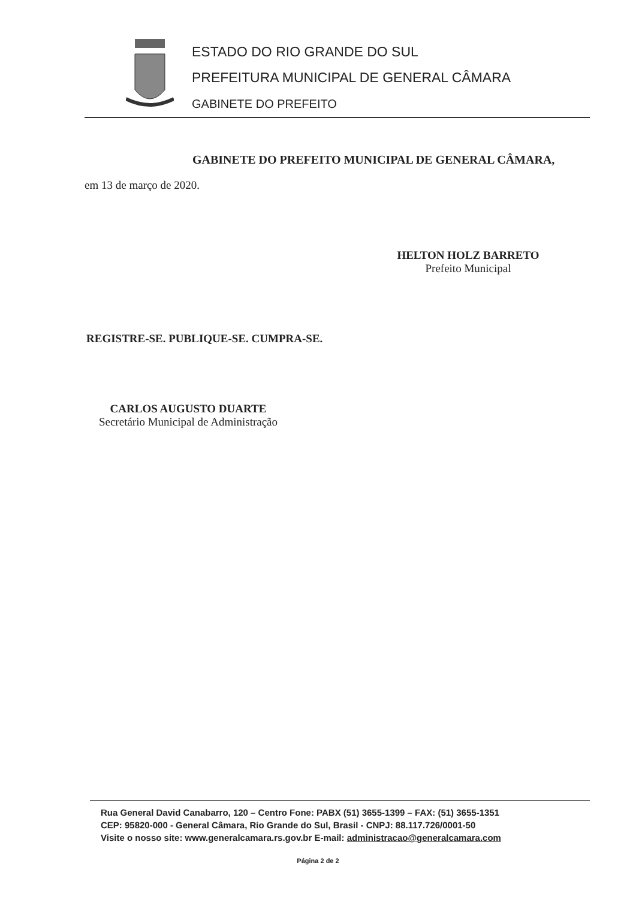ESTADO DO RIO GRANDE DO SUL
PREFEITURA MUNICIPAL DE GENERAL CÂMARA
GABINETE DO PREFEITO
GABINETE DO PREFEITO MUNICIPAL DE GENERAL CÂMARA,
em 13 de março de 2020.
HELTON HOLZ BARRETO
Prefeito Municipal
REGISTRE-SE. PUBLIQUE-SE. CUMPRA-SE.
CARLOS AUGUSTO DUARTE
Secretário Municipal de Administração
Rua General David Canabarro, 120 – Centro Fone: PABX (51) 3655-1399 – FAX: (51) 3655-1351
CEP: 95820-000 - General Câmara, Rio Grande do Sul, Brasil - CNPJ: 88.117.726/0001-50
Visite o nosso site: www.generalcamara.rs.gov.br E-mail: administracao@generalcamara.com
Página 2 de 2